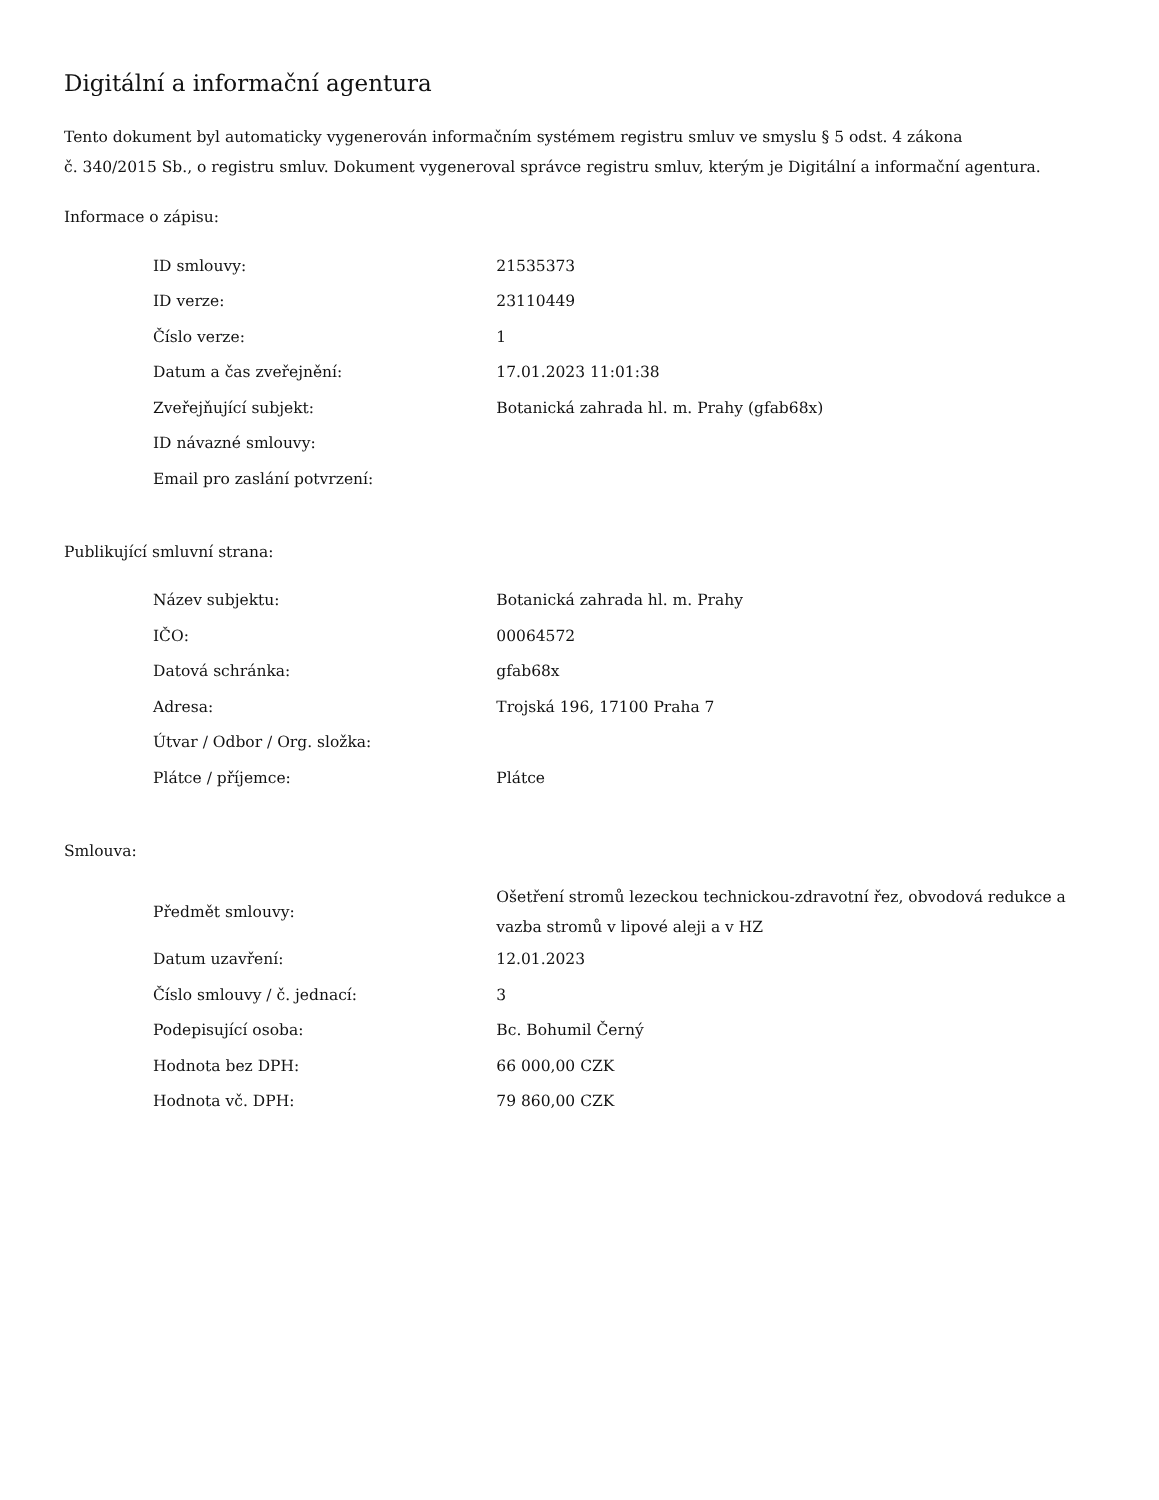Digitální a informační agentura
Tento dokument byl automaticky vygenerován informačním systémem registru smluv ve smyslu § 5 odst. 4 zákona
č. 340/2015 Sb., o registru smluv. Dokument vygeneroval správce registru smluv, kterým je Digitální a informační agentura.
Informace o zápisu:
| ID smlouvy: | 21535373 |
| ID verze: | 23110449 |
| Číslo verze: | 1 |
| Datum a čas zveřejnění: | 17.01.2023 11:01:38 |
| Zveřejňující subjekt: | Botanická zahrada hl. m. Prahy (gfab68x) |
| ID návazné smlouvy: | |
| Email pro zaslání potvrzení: | |
Publikující smluvní strana:
| Název subjektu: | Botanická zahrada hl. m. Prahy |
| IČO: | 00064572 |
| Datová schránka: | gfab68x |
| Adresa: | Trojská 196, 17100 Praha 7 |
| Útvar / Odbor / Org. složka: | |
| Plátce / příjemce: | Plátce |
Smlouva:
| Předmět smlouvy: | Ošetření stromů lezeckou technickou-zdravotní řez, obvodová redukce a vazba stromů v lipové aleji a v HZ |
| Datum uzavření: | 12.01.2023 |
| Číslo smlouvy / č. jednací: | 3 |
| Podepisující osoba: | Bc. Bohumil Černý |
| Hodnota bez DPH: | 66 000,00 CZK |
| Hodnota vč. DPH: | 79 860,00 CZK |